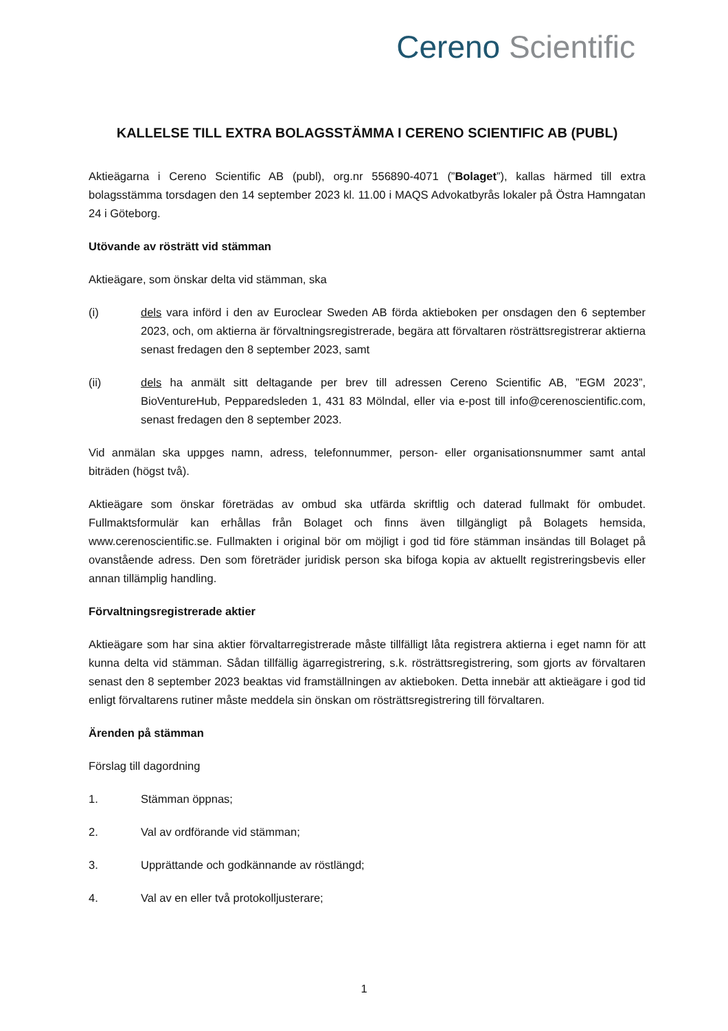Cereno Scientific
KALLELSE TILL EXTRA BOLAGSSTÄMMA I CERENO SCIENTIFIC AB (PUBL)
Aktieägarna i Cereno Scientific AB (publ), org.nr 556890-4071 (”Bolaget”), kallas härmed till extra bolagsstämma torsdagen den 14 september 2023 kl. 11.00 i MAQS Advokatbyrås lokaler på Östra Hamngatan 24 i Göteborg.
Utövande av rösträtt vid stämman
Aktieägare, som önskar delta vid stämman, ska
(i) dels vara införd i den av Euroclear Sweden AB förda aktieboken per onsdagen den 6 september 2023, och, om aktierna är förvaltningsregistrerade, begära att förvaltaren rösträttsregistrerar aktierna senast fredagen den 8 september 2023, samt
(ii) dels ha anmält sitt deltagande per brev till adressen Cereno Scientific AB, ”EGM 2023”, BioVentureHub, Pepparedsleden 1, 431 83 Mölndal, eller via e-post till info@cerenoscientific.com, senast fredagen den 8 september 2023.
Vid anmälan ska uppges namn, adress, telefonnummer, person- eller organisationsnummer samt antal biträden (högst två).
Aktieägare som önskar företrädas av ombud ska utfärda skriftlig och daterad fullmakt för ombudet. Fullmaktsformulär kan erhållas från Bolaget och finns även tillgängligt på Bolagets hemsida, www.cerenoscientific.se. Fullmakten i original bör om möjligt i god tid före stämman insändas till Bolaget på ovanstående adress. Den som företräder juridisk person ska bifoga kopia av aktuellt registreringsbevis eller annan tillämplig handling.
Förvaltningsregistrerade aktier
Aktieägare som har sina aktier förvaltarregistrerade måste tillfälligt låta registrera aktierna i eget namn för att kunna delta vid stämman. Sådan tillfällig ägarregistrering, s.k. rösträttsregistrering, som gjorts av förvaltaren senast den 8 september 2023 beaktas vid framställningen av aktieboken. Detta innebär att aktieägare i god tid enligt förvaltarens rutiner måste meddela sin önskan om rösträttsregistrering till förvaltaren.
Ärenden på stämman
Förslag till dagordning
1. Stämman öppnas;
2. Val av ordförande vid stämman;
3. Upprättande och godkännande av röstlängd;
4. Val av en eller två protokolljusterare;
1